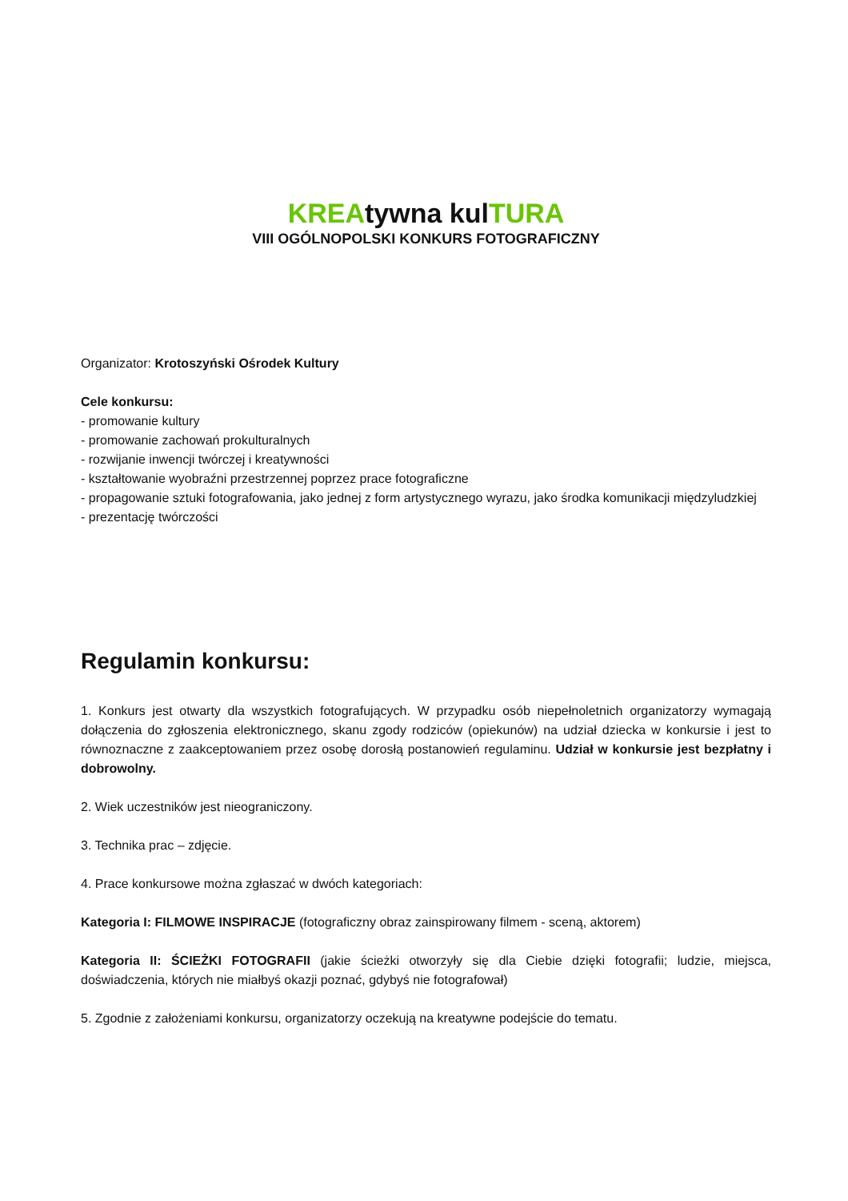KREAtywna kulTURA
VIII OGÓLNOPOLSKI KONKURS FOTOGRAFICZNY
Organizator: Krotoszyński Ośrodek Kultury
Cele konkursu:
- promowanie kultury
- promowanie zachowań prokulturalnych
- rozwijanie inwencji twórczej i kreatywności
- kształtowanie wyobraźni przestrzennej poprzez prace fotograficzne
- propagowanie sztuki fotografowania, jako jednej z form artystycznego wyrazu, jako środka komunikacji międzyludzkiej
- prezentację twórczości
Regulamin konkursu:
1. Konkurs jest otwarty dla wszystkich fotografujących. W przypadku osób niepełnoletnich organizatorzy wymagają dołączenia do zgłoszenia elektronicznego, skanu zgody rodziców (opiekunów) na udział dziecka w konkursie i jest to równoznaczne z zaakceptowaniem przez osobę dorosłą postanowień regulaminu. Udział w konkursie jest bezpłatny i dobrowolny.
2. Wiek uczestników jest nieograniczony.
3. Technika prac – zdjęcie.
4. Prace konkursowe można zgłaszać w dwóch kategoriach:
Kategoria I: FILMOWE INSPIRACJE (fotograficzny obraz zainspirowany filmem - sceną, aktorem)
Kategoria II: ŚCIEŻKI FOTOGRAFII (jakie ścieżki otworzyły się dla Ciebie dzięki fotografii; ludzie, miejsca, doświadczenia, których nie miałbyś okazji poznać, gdybyś nie fotografował)
5. Zgodnie z założeniami konkursu, organizatorzy oczekują na kreatywne podejście do tematu.